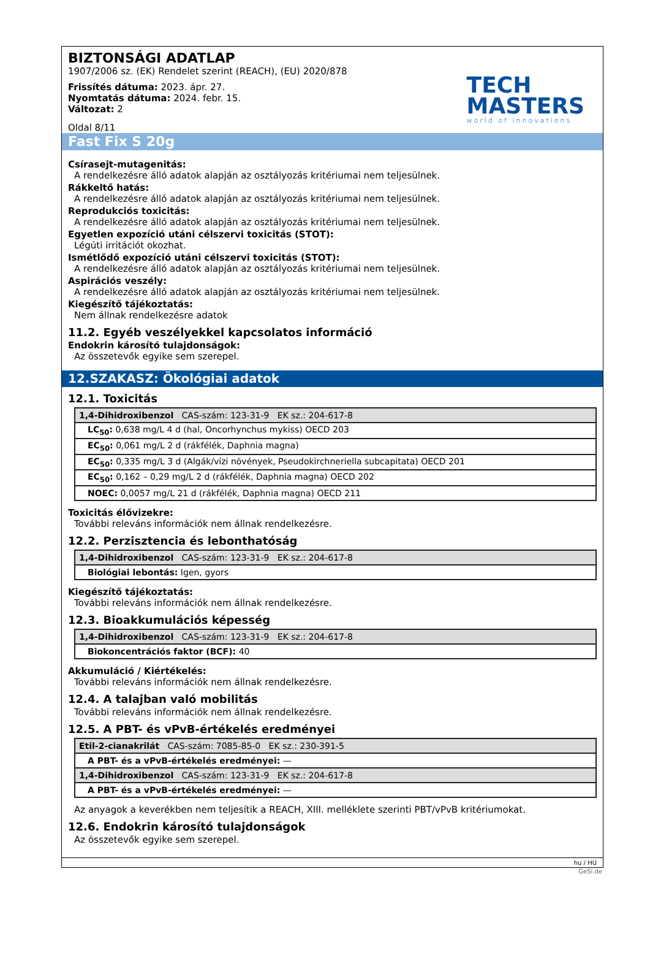BIZTONSÁGI ADATLAP
1907/2006 sz. (EK) Rendelet szerint (REACH), (EU) 2020/878
Frissítés dátuma: 2023. ápr. 27.
Nyomtatás dátuma: 2024. febr. 15.
Változat: 2
Oldal 8/11
TECH
MASTERS
world of innovations
Fast Fix S 20g
Csírasejt-mutagenitás:
A rendelkezésre álló adatok alapján az osztályozás kritériumai nem teljesülnek.
Rákkeltő hatás:
A rendelkezésre álló adatok alapján az osztályozás kritériumai nem teljesülnek.
Reprodukciós toxicitás:
A rendelkezésre álló adatok alapján az osztályozás kritériumai nem teljesülnek.
Egyetlen expozíció utáni célszervi toxicitás (STOT):
Légúti irritációt okozhat.
Ismétlődő expozíció utáni célszervi toxicitás (STOT):
A rendelkezésre álló adatok alapján az osztályozás kritériumai nem teljesülnek.
Aspirációs veszély:
A rendelkezésre álló adatok alapján az osztályozás kritériumai nem teljesülnek.
Kiegészítő tájékoztatás:
Nem állnak rendelkezésre adatok
11.2. Egyéb veszélyekkel kapcsolatos információ
Endokrin károsító tulajdonságok:
Az összetevők egyike sem szerepel.
12.SZAKASZ: Ökológiai adatok
12.1. Toxicitás
| 1,4-Dihidroxibenzol CAS-szám: 123-31-9 EK sz.: 204-617-8 |
| LC<sub>50</sub>: 0,638 mg/L 4 d (hal, Oncorhynchus mykiss) OECD 203 |
| EC<sub>50</sub>: 0,061 mg/L 2 d (rákfélék, Daphnia magna) |
| EC<sub>50</sub>: 0,335 mg/L 3 d (Algák/vízi növények, Pseudokirchneriella subcapitata) OECD 201 |
| EC<sub>50</sub>: 0,162 – 0,29 mg/L 2 d (rákfélék, Daphnia magna) OECD 202 |
| NOEC: 0,0057 mg/L 21 d (rákfélék, Daphnia magna) OECD 211 |
Toxicitás élővizekre:
További releváns információk nem állnak rendelkezésre.
12.2. Perzisztencia és lebonthatóság
| 1,4-Dihidroxibenzol CAS-szám: 123-31-9 EK sz.: 204-617-8 |
| Biológiai lebontás: Igen, gyors |
Kiegészítő tájékoztatás:
További releváns információk nem állnak rendelkezésre.
12.3. Bioakkumulációs képesség
| 1,4-Dihidroxibenzol CAS-szám: 123-31-9 EK sz.: 204-617-8 |
| Biokoncentrációs faktor (BCF): 40 |
Akkumuláció / Kiértékelés:
További releváns információk nem állnak rendelkezésre.
12.4. A talajban való mobilitás
További releváns információk nem állnak rendelkezésre.
12.5. A PBT- és vPvB-értékelés eredményei
| Etil-2-cianakrilát CAS-szám: 7085-85-0 EK sz.: 230-391-5 |
| A PBT- és a vPvB-értékelés eredményei: — |
| 1,4-Dihidroxibenzol CAS-szám: 123-31-9 EK sz.: 204-617-8 |
| A PBT- és a vPvB-értékelés eredményei: — |
Az anyagok a keverékben nem teljesítik a REACH, XIII. melléklete szerinti PBT/vPvB kritériumokat.
12.6. Endokrin károsító tulajdonságok
Az összetevők egyike sem szerepel.
hu / HU
GeSi.de